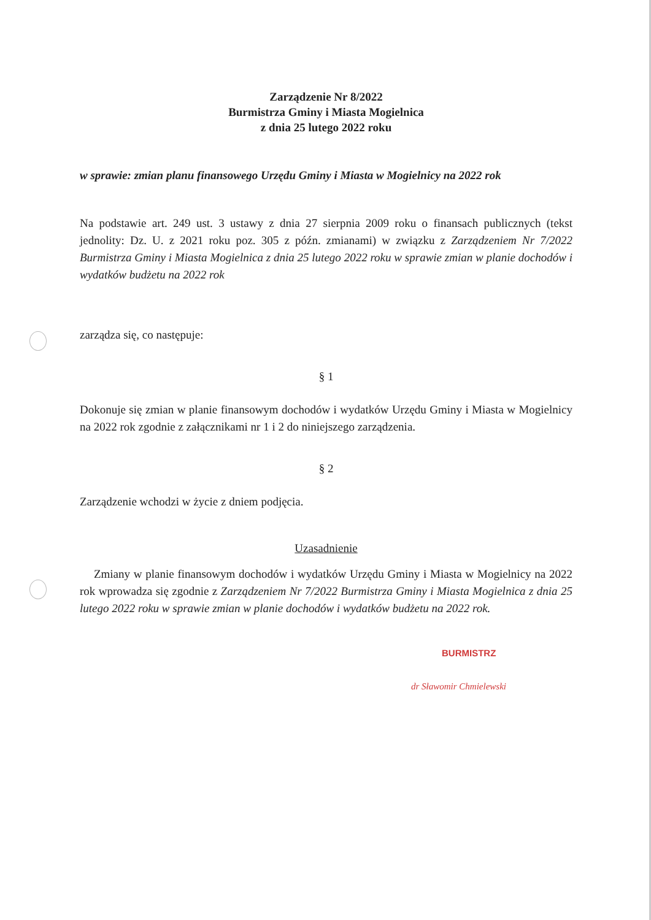Zarządzenie Nr 8/2022
Burmistrza Gminy i Miasta Mogielnica
z dnia 25 lutego 2022 roku
w sprawie: zmian planu finansowego Urzędu Gminy i Miasta w Mogielnicy na 2022 rok
Na podstawie art. 249 ust. 3 ustawy z dnia 27 sierpnia 2009 roku o finansach publicznych (tekst jednolity: Dz. U. z 2021 roku poz. 305 z późn. zmianami) w związku z Zarządzeniem Nr 7/2022 Burmistrza Gminy i Miasta Mogielnica z dnia 25 lutego 2022 roku w sprawie zmian w planie dochodów i wydatków budżetu na 2022 rok
zarządza się, co następuje:
§ 1
Dokonuje się zmian w planie finansowym dochodów i wydatków Urzędu Gminy i Miasta w Mogielnicy na 2022 rok zgodnie z załącznikami nr 1 i 2 do niniejszego zarządzenia.
§ 2
Zarządzenie wchodzi w życie z dniem podjęcia.
Uzasadnienie
Zmiany w planie finansowym dochodów i wydatków Urzędu Gminy i Miasta w Mogielnicy na 2022 rok wprowadza się zgodnie z Zarządzeniem Nr 7/2022 Burmistrza Gminy i Miasta Mogielnica z dnia 25 lutego 2022 roku w sprawie zmian w planie dochodów i wydatków budżetu na 2022 rok.
BURMISTRZ
dr Sławomir Chmielewski